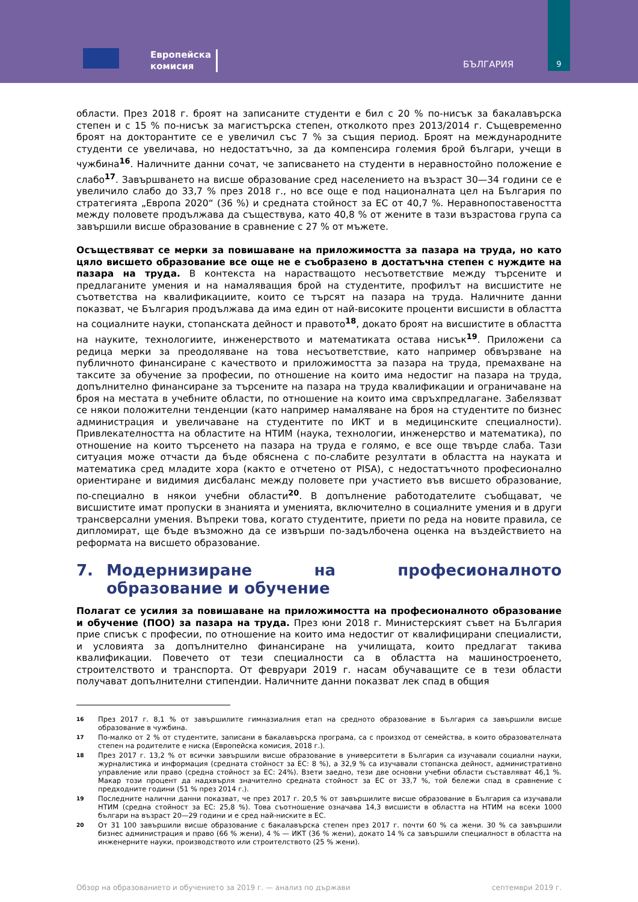Европейска
комисия
БЪЛГАРИЯ
9
области. През 2018 г. броят на записаните студенти е бил с 20 % по-нисък за бакалавърска степен и с 15 % по-нисък за магистърска степен, отколкото през 2013/2014 г. Същевременно броят на докторантите се е увеличил със 7 % за същия период. Броят на международните студенти се увеличава, но недостатъчно, за да компенсира големия брой българи, учещи в чужбина<sup>16</sup>. Наличните данни сочат, че записването на студенти в неравностойно положение е слабо<sup>17</sup>. Завършването на висше образование сред населението на възраст 30—34 години се е увеличило слабо до 33,7 % през 2018 г., но все още е под националната цел на България по стратегията „Европа 2020“ (36 %) и средната стойност за ЕС от 40,7 %. Неравнопоставеността между половете продължава да съществува, като 40,8 % от жените в тази възрастова група са завършили висше образование в сравнение с 27 % от мъжете.
Осъществяват се мерки за повишаване на приложимостта за пазара на труда, но като цяло висшето образование все още не е съобразено в достатъчна степен с нуждите на пазара на труда. В контекста на нарастващото несъответствие между търсените и предлаганите умения и на намаляващия брой на студентите, профилът на висшистите не съответства на квалификациите, които се търсят на пазара на труда. Наличните данни показват, че България продължава да има един от най-високите проценти висшисти в областта на социалните науки, стопанската дейност и правото<sup>18</sup>, докато броят на висшистите в областта на науките, технологиите, инженерството и математиката остава нисък<sup>19</sup>. Приложени са редица мерки за преодоляване на това несъответствие, като например обвързване на публичното финансиране с качеството и приложимостта за пазара на труда, премахване на таксите за обучение за професии, по отношение на които има недостиг на пазара на труда, допълнително финансиране за търсените на пазара на труда квалификации и ограничаване на броя на местата в учебните области, по отношение на които има свръхпредлагане. Забелязват се някои положителни тенденции (като например намаляване на броя на студентите по бизнес администрация и увеличаване на студентите по ИКТ и в медицинските специалности). Привлекателността на областите на НТИМ (наука, технологии, инженерство и математика), по отношение на които търсенето на пазара на труда е голямо, е все още твърде слаба. Тази ситуация може отчасти да бъде обяснена с по-слабите резултати в областта на науката и математика сред младите хора (както е отчетено от PISA), с недостатъчното професионално ориентиране и видимия дисбаланс между половете при участието във висшето образование, по-специално в някои учебни области<sup>20</sup>. В допълнение работодателите съобщават, че висшистите имат пропуски в знанията и уменията, включително в социалните умения и в други трансверсални умения. Въпреки това, когато студентите, приети по реда на новите правила, се дипломират, ще бъде възможно да се извърши по-задълбочена оценка на въздействието на реформата на висшето образование.
7. Модернизиране на професионалното образование и обучение
Полагат се усилия за повишаване на приложимостта на професионалното образование и обучение (ПОО) за пазара на труда. През юни 2018 г. Министерският съвет на България прие списък с професии, по отношение на които има недостиг от квалифицирани специалисти, и условията за допълнително финансиране на училищата, които предлагат такива квалификации. Повечето от тези специалности са в областта на машиностроенето, строителството и транспорта. От февруари 2019 г. насам обучаващите се в тези области получават допълнителни стипендии. Наличните данни показват лек спад в общия
16
През 2017 г. 8,1 % от завършилите гимназиалния етап на средното образование в България са завършили висше образование в чужбина.
17
По-малко от 2 % от студентите, записани в бакалавърска програма, са с произход от семейства, в които образователната степен на родителите е ниска (Европейска комисия, 2018 г.).
18
През 2017 г. 13,2 % от всички завършили висше образование в университети в България са изучавали социални науки, журналистика и информация (средната стойност за ЕС: 8 %), а 32,9 % са изучавали стопанска дейност, административно управление или право (средна стойност за ЕС: 24%). Взети заедно, тези две основни учебни области съставляват 46,1 %. Макар този процент да надхвърля значително средната стойност за ЕС от 33,7 %, той бележи спад в сравнение с предходните години (51 % през 2014 г.).
19
Последните налични данни показват, че през 2017 г. 20,5 % от завършилите висше образование в България са изучавали НТИМ (средна стойност за ЕС: 25,8 %). Това съотношение означава 14,3 висшисти в областта на НТИМ на всеки 1000 българи на възраст 20—29 години и е сред най-ниските в ЕС.
20
От 31 100 завършили висше образование с бакалавърска степен през 2017 г. почти 60 % са жени. 30 % са завършили бизнес администрация и право (66 % жени), 4 % — ИКТ (36 % жени), докато 14 % са завършили специалност в областта на инженерните науки, производството или строителството (25 % жени).
Обзор на образованието и обучението за 2019 г. — анализ по държави септември 2019 г.